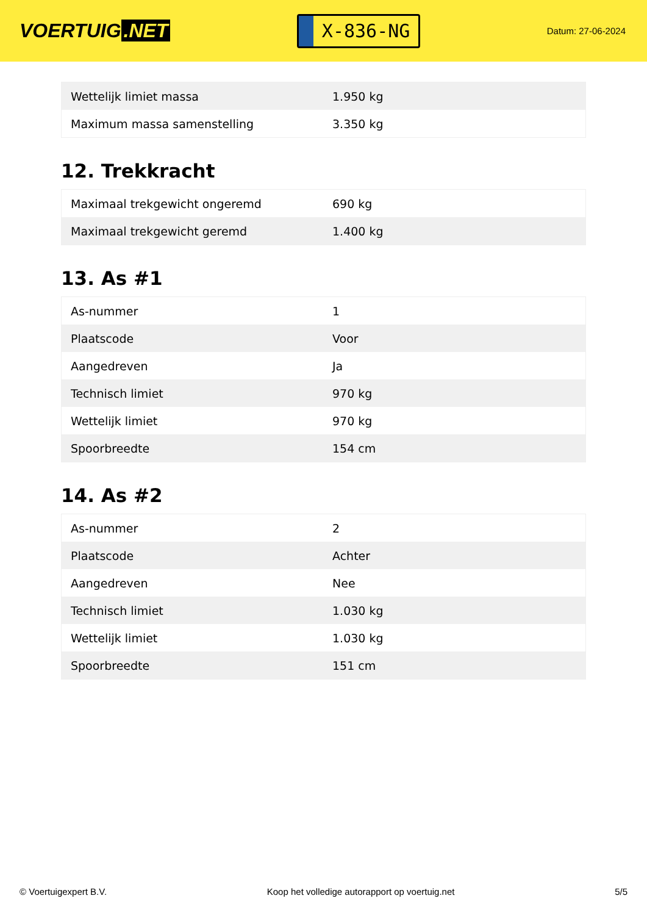VOERTUIG.NET
X-836-NG
Datum: 27-06-2024
| Wettelijk limiet massa | 1.950 kg |
| Maximum massa samenstelling | 3.350 kg |
12. Trekkracht
| Maximaal trekgewicht ongeremd | 690 kg |
| Maximaal trekgewicht geremd | 1.400 kg |
13. As #1
| As-nummer | 1 |
| Plaatscode | Voor |
| Aangedreven | Ja |
| Technisch limiet | 970 kg |
| Wettelijk limiet | 970 kg |
| Spoorbreedte | 154 cm |
14. As #2
| As-nummer | 2 |
| Plaatscode | Achter |
| Aangedreven | Nee |
| Technisch limiet | 1.030 kg |
| Wettelijk limiet | 1.030 kg |
| Spoorbreedte | 151 cm |
© Voertuigexpert B.V. Koop het volledige autorapport op voertuig.net 5/5